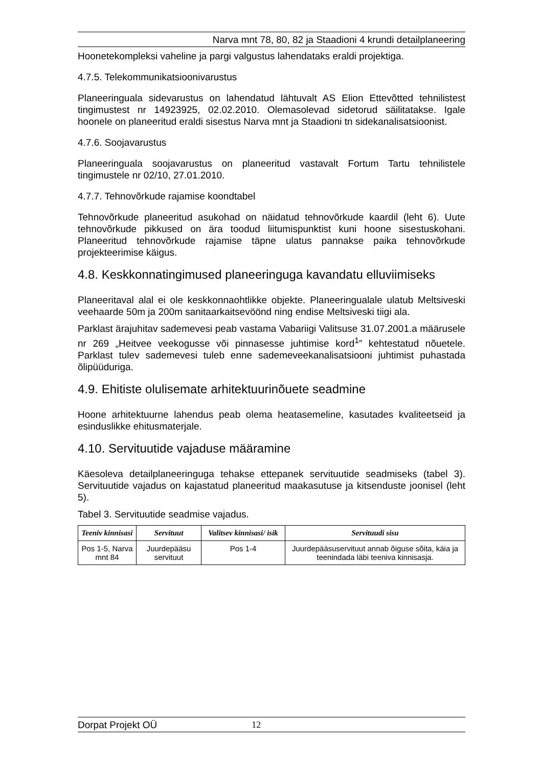Narva mnt 78, 80, 82 ja Staadioni 4 krundi detailplaneering
Hoonetekompleksi vaheline ja pargi valgustus lahendataks eraldi projektiga.
4.7.5. Telekommunikatsioonivarustus
Planeeringuala sidevarustus on lahendatud lähtuvalt AS Elion Ettevõtted tehnilistest tingimustest nr 14923925, 02.02.2010. Olemasolevad sidetorud säilitatakse. Igale hoonele on planeeritud eraldi sisestus Narva mnt ja Staadioni tn sidekanalisatsioonist.
4.7.6. Soojavarustus
Planeeringuala soojavarustus on planeeritud vastavalt Fortum Tartu tehnilistele tingimustele nr 02/10, 27.01.2010.
4.7.7. Tehnovõrkude rajamise koondtabel
Tehnovõrkude planeeritud asukohad on näidatud tehnovõrkude kaardil (leht 6). Uute tehnovõrkude pikkused on ära toodud liitumispunktist kuni hoone sisestuskohani. Planeeritud tehnovõrkude rajamise täpne ulatus pannakse paika tehnovõrkude projekteerimise käigus.
4.8. Keskkonnatingimused planeeringuga kavandatu elluviimiseks
Planeeritaval alal ei ole keskkonnaohtlikke objekte. Planeeringualale ulatub Meltsiveski veehaarde 50m ja 200m sanitaarkaitsevöönd ning endise Meltsiveski tiigi ala.
Parklast ärajuhitav sademevesi peab vastama Vabariigi Valitsuse 31.07.2001.a määrusele nr 269 „Heitvee veekogusse või pinnasesse juhtimise kord<sup>1</sup>” kehtestatud nõuetele. Parklast tulev sademevesi tuleb enne sademeveekanalisatsiooni juhtimist puhastada õlipüüduriga.
4.9. Ehitiste olulisemate arhitektuurinõuete seadmine
Hoone arhitektuurne lahendus peab olema heatasemeline, kasutades kvaliteetseid ja esinduslikke ehitusmaterjale.
4.10. Servituutide vajaduse määramine
Käesoleva detailplaneeringuga tehakse ettepanek servituutide seadmiseks (tabel 3). Servituutide vajadus on kajastatud planeeritud maakasutuse ja kitsenduste joonisel (leht 5).
Tabel 3. Servituutide seadmise vajadus.
| Teeniv kinnisasi | Servituut | Valitsev kinnisasi/ isik | Servituudi sisu |
| --- | --- | --- | --- |
| Pos 1-5, Narva mnt 84 | Juurdepääsu servituut | Pos 1-4 | Juurdepääsuservituut annab õiguse sõita, käia ja teenindada läbi teeniva kinnisasja. |
Dorpat Projekt OÜ 12